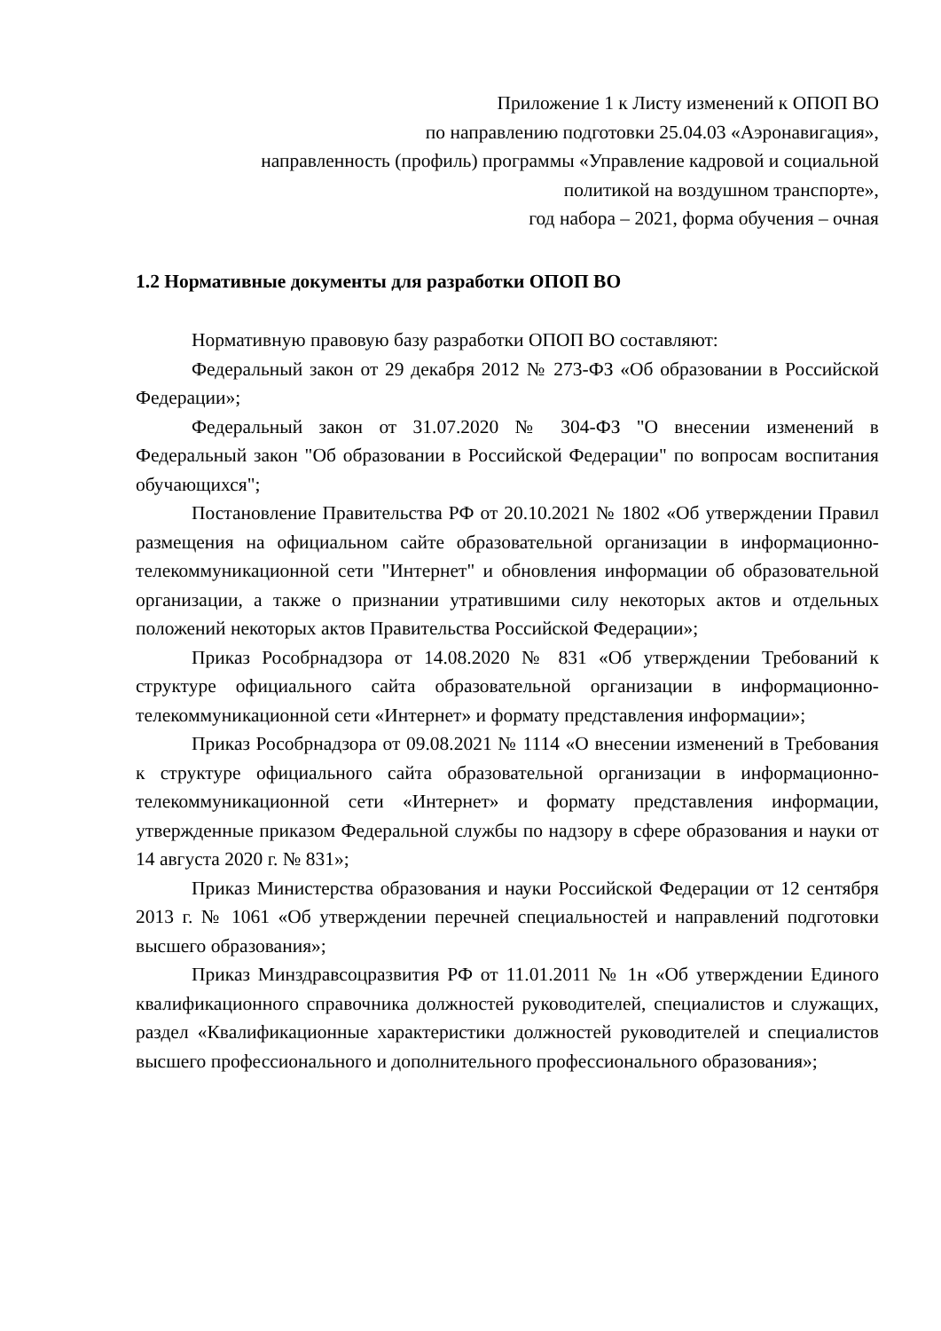Приложение 1 к Листу изменений к ОПОП ВО
по направлению подготовки 25.04.03 «Аэронавигация»,
направленность (профиль) программы «Управление кадровой и социальной
политикой на воздушном транспорте»,
год набора – 2021, форма обучения – очная
1.2 Нормативные документы для разработки ОПОП ВО
Нормативную правовую базу разработки ОПОП ВО составляют:
Федеральный закон от 29 декабря 2012 № 273-ФЗ «Об образовании в Российской Федерации»;
Федеральный закон от 31.07.2020 № 304-ФЗ "О внесении изменений в Федеральный закон "Об образовании в Российской Федерации" по вопросам воспитания обучающихся";
Постановление Правительства РФ от 20.10.2021 № 1802 «Об утверждении Правил размещения на официальном сайте образовательной организации в информационно-телекоммуникационной сети "Интернет" и обновления информации об образовательной организации, а также о признании утратившими силу некоторых актов и отдельных положений некоторых актов Правительства Российской Федерации»;
Приказ Рособрнадзора от 14.08.2020 № 831 «Об утверждении Требований к структуре официального сайта образовательной организации в информационно-телекоммуникационной сети «Интернет» и формату представления информации»;
Приказ Рособрнадзора от 09.08.2021 № 1114 «О внесении изменений в Требования к структуре официального сайта образовательной организации в информационно-телекоммуникационной сети «Интернет» и формату представления информации, утвержденные приказом Федеральной службы по надзору в сфере образования и науки от 14 августа 2020 г. № 831»;
Приказ Министерства образования и науки Российской Федерации от 12 сентября 2013 г. № 1061 «Об утверждении перечней специальностей и направлений подготовки высшего образования»;
Приказ Минздравсоцразвития РФ от 11.01.2011 № 1н «Об утверждении Единого квалификационного справочника должностей руководителей, специалистов и служащих, раздел «Квалификационные характеристики должностей руководителей и специалистов высшего профессионального и дополнительного профессионального образования»;